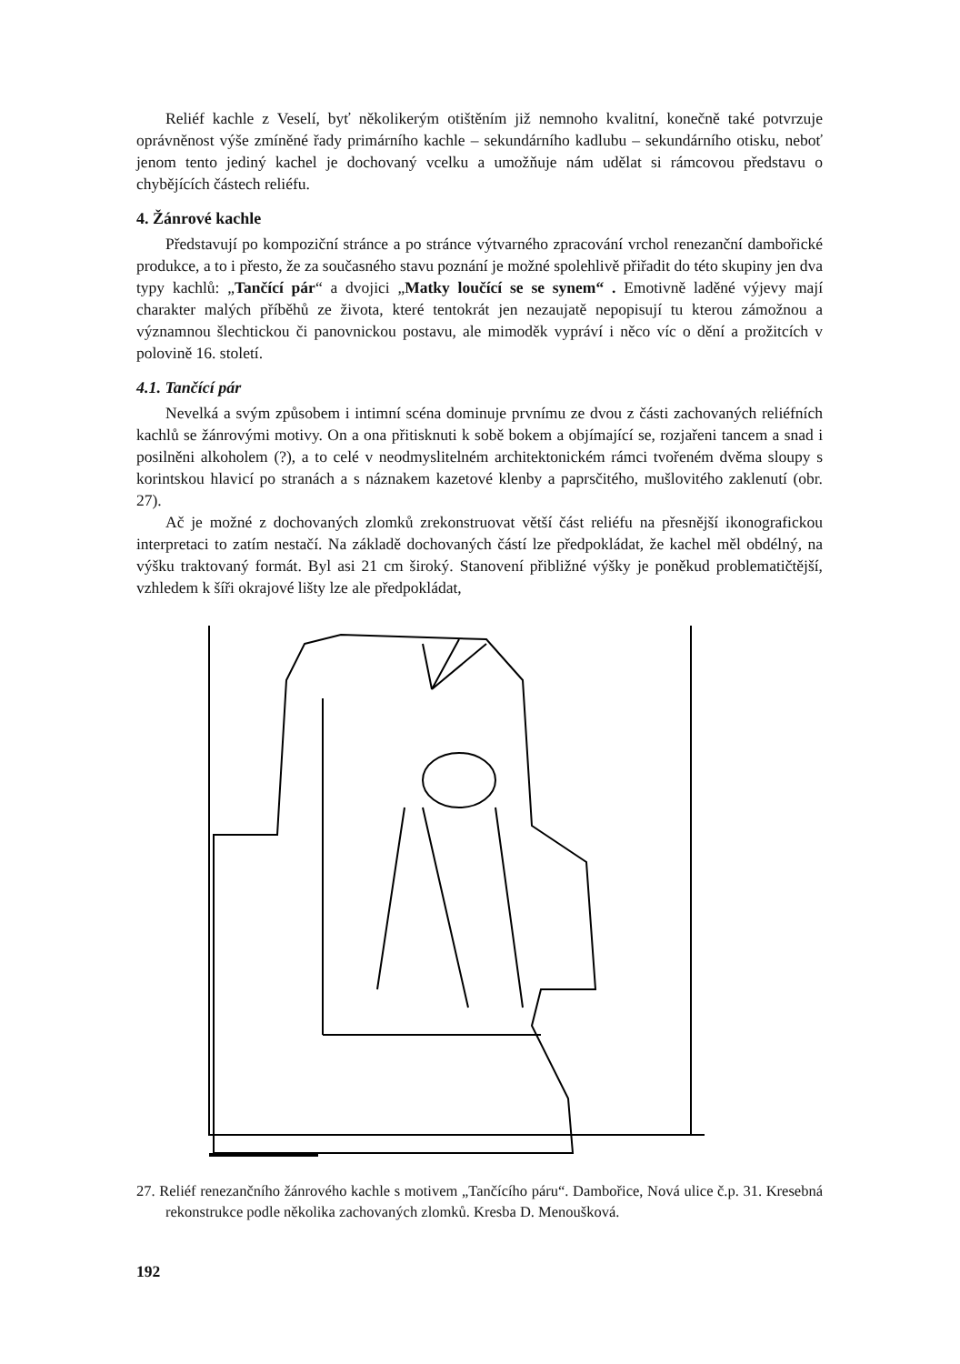Reliéf kachle z Veselí, byť několikerým otištěním již nemnoho kvalitní, konečně také potvrzuje oprávněnost výše zmíněné řady primárního kachle – sekundárního kadlubu – sekundárního otisku, neboť jenom tento jediný kachel je dochovaný vcelku a umožňuje nám udělat si rámcovou představu o chybějících částech reliéfu.
4. Žánrové kachle
Představují po kompoziční stránce a po stránce výtvarného zpracování vrchol renezanční dambořické produkce, a to i přesto, že za současného stavu poznání je možné spolehlivě přiřadit do této skupiny jen dva typy kachlů: „Tančící pár“ a dvojici „Matky loučící se se synem“ . Emotivně laděné výjevy mají charakter malých příběhů ze života, které tentokrát jen nezaujatě nepopisují tu kterou zámožnou a významnou šlechtickou či panovnickou postavu, ale mimoděk vypráví i něco víc o dění a prožitcích v polovině 16. století.
4.1. Tančící pár
Nevelká a svým způsobem i intimní scéna dominuje prvnímu ze dvou z části zachovaných reliéfních kachlů se žánrovými motivy. On a ona přitisknuti k sobě bokem a objímající se, rozjařeni tancem a snad i posilněni alkoholem (?), a to celé v neodmyslitelném architektonickém rámci tvořeném dvěma sloupy s korintskou hlavicí po stranách a s náznakem kazetové klenby a paprsčitého, mušlovitého zaklenutí (obr. 27).
Ač je možné z dochovaných zlomků zrekonstruovat větší část reliéfu na přesnější ikonografickou interpretaci to zatím nestačí. Na základě dochovaných částí lze předpokládat, že kachel měl obdélný, na výšku traktovaný formát. Byl asi 21 cm široký. Stanovení přibližné výšky je poněkud problematičtější, vzhledem k šíři okrajové lišty lze ale předpokládat,
27. Reliéf renezančního žánrového kachle s motivem „Tančícího páru“. Dambořice, Nová ulice č.p. 31. Kresebná rekonstrukce podle několika zachovaných zlomků. Kresba D. Menoušková.
192